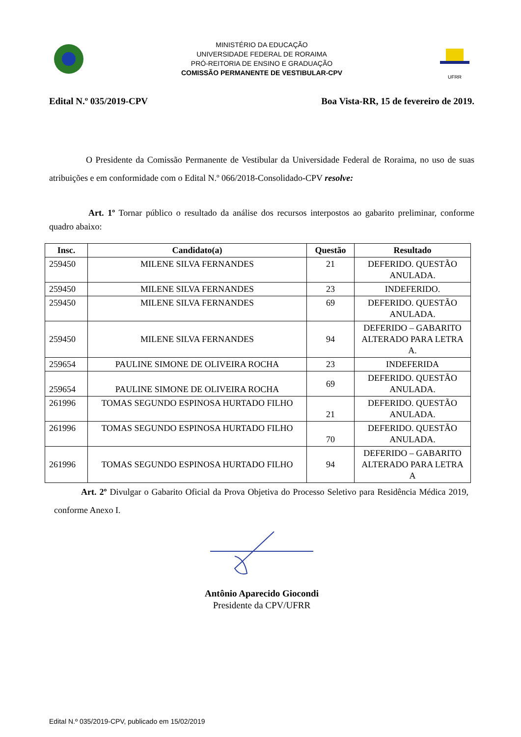MINISTÉRIO DA EDUCAÇÃO
UNIVERSIDADE FEDERAL DE RORAIMA
PRÓ-REITORIA DE ENSINO E GRADUAÇÃO
COMISSÃO PERMANENTE DE VESTIBULAR-CPV
UFRR
Edital N.º 035/2019-CPV Boa Vista-RR, 15 de fevereiro de 2019.
O Presidente da Comissão Permanente de Vestibular da Universidade Federal de Roraima, no uso de suas atribuições e em conformidade com o Edital N.º 066/2018-Consolidado-CPV resolve:
Art. 1º Tornar público o resultado da análise dos recursos interpostos ao gabarito preliminar, conforme quadro abaixo:
| Insc. | Candidato(a) | Questão | Resultado |
| --- | --- | --- | --- |
| 259450 | MILENE SILVA FERNANDES | 21 | DEFERIDO. QUESTÃO ANULADA. |
| 259450 | MILENE SILVA FERNANDES | 23 | INDEFERIDO. |
| 259450 | MILENE SILVA FERNANDES | 69 | DEFERIDO. QUESTÃO ANULADA. |
| 259450 | MILENE SILVA FERNANDES | 94 | DEFERIDO – GABARITO ALTERADO PARA LETRA A. |
| 259654 | PAULINE SIMONE DE OLIVEIRA ROCHA | 23 | INDEFERIDA |
| 259654 | PAULINE SIMONE DE OLIVEIRA ROCHA | 69 | DEFERIDO. QUESTÃO ANULADA. |
| 261996 | TOMAS SEGUNDO ESPINOSA HURTADO FILHO | 21 | DEFERIDO. QUESTÃO ANULADA. |
| 261996 | TOMAS SEGUNDO ESPINOSA HURTADO FILHO | 70 | DEFERIDO. QUESTÃO ANULADA. |
| 261996 | TOMAS SEGUNDO ESPINOSA HURTADO FILHO | 94 | DEFERIDO – GABARITO ALTERADO PARA LETRA A |
Art. 2º Divulgar o Gabarito Oficial da Prova Objetiva do Processo Seletivo para Residência Médica 2019, conforme Anexo I.
Antônio Aparecido Giocondi
Presidente da CPV/UFRR
Edital N.º 035/2019-CPV, publicado em 15/02/2019